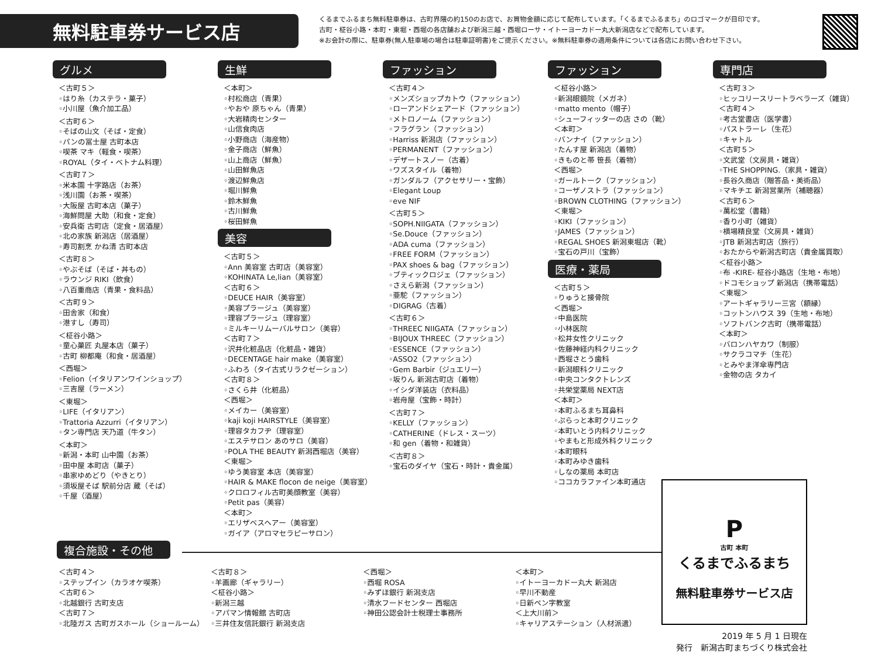無料駐車券サービス店
くるまでふるまち無料駐車券は、古町界隈の約150のお店で、お買物金額に応じて配布しています。「くるまでふるまち」のロゴマークが目印です。
古町・柾谷小路・本町・東堀・西堀の各店舗および新潟三越・西堀ローサ・イトーヨーカドー丸大新潟店などで配布しています。
※お会計の際に、駐車券(無人駐車場の場合は駐車証明書)をご提示ください。※無料駐車券の適用条件については各店にお問い合わせ下さい。
グルメ
＜古町５＞
◦はり糸（カステラ・菓子）
◦小川屋（魚介加工品）
＜古町６＞
◦そばの山文（そば・定食）
◦パンの冨士屋 古町本店
◦喫茶 マキ（軽食・喫茶）
◦ROYAL（タイ・ベトナム料理）
＜古町７＞
◦米本園 十字路店（お茶）
◦浅川園（お茶・喫茶）
◦大阪屋 古町本店（菓子）
◦海鮮問屋 大助（和食・定食）
◦安兵衛 古町店（定食・居酒屋）
◦北の家族 新潟店（居酒屋）
◦寿司割烹 かね清 古町本店
＜古町８＞
◦やぶそば（そば・丼もの）
◦ラウンジ RIKI（飲食）
◦八百重商店（青果・食料品）
＜古町９＞
◦田舎家（和食）
◦港すし（寿司）
＜柾谷小路＞
◦童心菓匠 丸屋本店（菓子）
◦古町 柳都庵（和食・居酒屋）
＜西堀＞
◦Felion（イタリアンワインショップ）
◦三吉屋（ラーメン）
＜東堀＞
◦LIFE（イタリアン）
◦Trattoria Azzurri（イタリアン）
◦タン専門店 天乃道（牛タン）
＜本町＞
◦新潟・本町 山中園（お茶）
◦田中屋 本町店（菓子）
◦串家ゆめどり（やきとり）
◦須坂屋そば 駅前分店 蔵（そば）
◦千屋（酒屋）
生鮮
＜本町＞
◦村松商店（青果）
◦やおや 原ちゃん（青果）
◦大岩精肉センター
◦山信食肉店
◦小野商店（海産物）
◦金子商店（鮮魚）
◦山上商店（鮮魚）
◦山田鮮魚店
◦渡辺鮮魚店
◦堀川鮮魚
◦鈴木鮮魚
◦古川鮮魚
◦桜田鮮魚
美容
＜古町５＞
◦Ann 美容室 古町店（美容室）
◦KOHINATA Le,lian（美容室）
＜古町６＞
◦DEUCE HAIR（美容室）
◦美容プラージュ（美容室）
◦理容プラージュ（理容室）
◦ミルキーリムーバルサロン（美容）
＜古町７＞
◦沢井化粧品店（化粧品・雑貨）
◦DECENTAGE hair make（美容室）
◦ふわろ（タイ古式リラクゼーション）
＜古町８＞
◦さくら井（化粧品）
＜西堀＞
◦メイカー（美容室）
◦kaji koji HAIRSTYLE（美容室）
◦理容タカフヂ（理容室）
◦エステサロン あのサロ（美容）
◦POLA THE BEAUTY 新潟西堀店（美容）
＜東堀＞
◦ゆう美容室 本店（美容室）
◦HAIR & MAKE flocon de neige（美容室）
◦クロロフィル古町美顔教室（美容）
◦Petit pas（美容）
＜本町＞
◦エリザベスヘアー（美容室）
◦ガイア（アロマセラピーサロン）
ファッション
＜古町４＞
◦メンズショップカトウ（ファッション）
◦ローアンドシェアード（ファッション）
◦メトロノーム（ファッション）
◦フラグラン（ファッション）
◦Harriss 新潟店（ファッション）
◦PERMANENT（ファッション）
◦デザートスノー（古着）
◦ワズスタイル（着物）
◦ガンダルフ（アクセサリー・宝飾）
◦Elegant Loup
◦eve NIF
＜古町５＞
◦SOPH.NIIGATA（ファッション）
◦Se.Douce（ファッション）
◦ADA cuma（ファッション）
◦FREE FORM（ファッション）
◦PAX shoes & bag（ファッション）
◦ブティックロジェ（ファッション）
◦さえら新潟（ファッション）
◦亜駝（ファッション）
◦DIGRAG（古着）
＜古町６＞
◦THREEC NIIGATA（ファッション）
◦BIJOUX THREEC（ファッション）
◦ESSENCE（ファッション）
◦ASSO2（ファッション）
◦Gem Barbir（ジュエリー）
◦坂りん 新潟古町店（着物）
◦イシダ洋装店（衣料品）
◦岩舟屋（宝飾・時計）
＜古町７＞
◦KELLY（ファッション）
◦CATHERINE（ドレス・スーツ）
◦和 gen（着物・和雑貨）
＜古町８＞
◦宝石のダイヤ（宝石・時計・貴金属）
ファッション
＜柾谷小路＞
◦新潟眼鏡院（メガネ）
◦matto mento（帽子）
◦シューフィッターの店 さの（靴）
＜本町＞
◦バンナイ（ファッション）
◦たんす屋 新潟店（着物）
◦きものと帯 笹長（着物）
＜西堀＞
◦ガールトーク（ファッション）
◦コーザノストラ（ファッション）
◦BROWN CLOTHING（ファッション）
＜東堀＞
◦KIKI（ファッション）
◦JAMES（ファッション）
◦REGAL SHOES 新潟東堀店（靴）
◦宝石の戸川（宝飾）
医療・薬局
＜古町５＞
◦りゅうと接骨院
＜西堀＞
◦中島医院
◦小林医院
◦松井女性クリニック
◦佐藤神経内科クリニック
◦西堀さとう歯科
◦新潟眼科クリニック
◦中央コンタクトレンズ
◦共栄堂薬局 NEXT店
＜本町＞
◦本町ふるまち耳鼻科
◦ぷらっと本町クリニック
◦本町いとう内科クリニック
◦やまもと形成外科クリニック
◦本町眼科
◦本町みゆき歯科
◦しなの薬局 本町店
◦ココカラファイン本町通店
専門店
＜古町３＞
◦ヒッコリースリートラベラーズ（雑貨）
＜古町４＞
◦考古堂書店（医学書）
◦パストラーレ（生花）
◦キャトル
＜古町５＞
◦文武堂（文房具・雑貨）
◦THE SHOPPING.（家具・雑貨）
◦長谷久商店（贈答品・美術品）
◦マキチエ 新潟営業所（補聴器）
＜古町６＞
◦萬松堂（書籍）
◦香り小町（雑貨）
◦横場精良堂（文房具・雑貨）
◦JTB 新潟古町店（旅行）
◦おたからや新潟古町店（貴金属買取）
＜柾谷小路＞
◦布 -KIRE- 柾谷小路店（生地・布地）
◦ドコモショップ 新潟店（携帯電話）
＜東堀＞
◦アートギャラリー三宮（額縁）
◦コットンハウス 39（生地・布地）
◦ソフトバンク古町（携帯電話）
＜本町＞
◦バロンハヤカワ（制服）
◦サクラコマチ（生花）
◦とみやま洋傘専門店
◦金物の店 タカイ
複合施設・その他
＜古町４＞
◦ステップイン（カラオケ喫茶）
＜古町６＞
◦北越銀行 古町支店
＜古町７＞
◦北陸ガス 古町ガスホール（ショールーム）
＜古町８＞
◦羊画廊（ギャラリー）
＜柾谷小路＞
◦新潟三越
◦アパマン情報館 古町店
◦三井住友信託銀行 新潟支店
＜西堀＞
◦西堀 ROSA
◦みずほ銀行 新潟支店
◦清水フードセンター 西堀店
◦神田公認会計士税理士事務所
＜本町＞
◦イトーヨーカドー丸大 新潟店
◦早川不動産
◦日新ペン字教室
＜上大川前＞
◦キャリアステーション（人材派遣）
P
古町 本町
くるまでふるまち
無料駐車券サービス店
2019 年 5 月 1 日現在
発行　新潟古町まちづくり株式会社